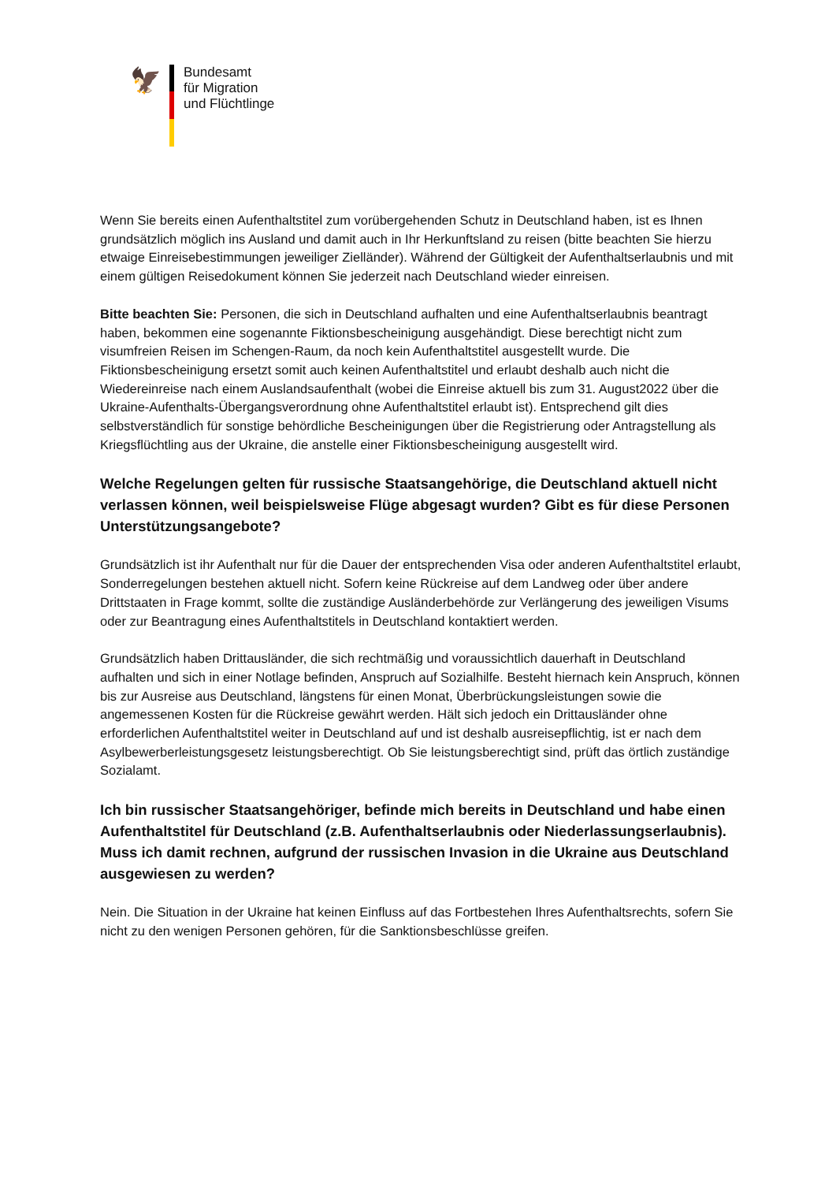🦅
Bundesamt
für Migration
und Flüchtlinge
Wenn Sie bereits einen Aufenthaltstitel zum vorübergehenden Schutz in Deutschland haben, ist es Ihnen grundsätzlich möglich ins Ausland und damit auch in Ihr Herkunftsland zu reisen (bitte beachten Sie hierzu etwaige Einreisebestimmungen jeweiliger Zielländer). Während der Gültigkeit der Aufenthaltserlaubnis und mit einem gültigen Reisedokument können Sie jederzeit nach Deutschland wieder einreisen.
Bitte beachten Sie: Personen, die sich in Deutschland aufhalten und eine Aufenthaltserlaubnis beantragt haben, bekommen eine sogenannte Fiktionsbescheinigung ausgehändigt. Diese berechtigt nicht zum visumfreien Reisen im Schengen-Raum, da noch kein Aufenthaltstitel ausgestellt wurde. Die Fiktionsbescheinigung ersetzt somit auch keinen Aufenthaltstitel und erlaubt deshalb auch nicht die Wiedereinreise nach einem Auslandsaufenthalt (wobei die Einreise aktuell bis zum 31. August2022 über die Ukraine-Aufenthalts-Übergangsverordnung ohne Aufenthaltstitel erlaubt ist). Entsprechend gilt dies selbstverständlich für sonstige behördliche Bescheinigungen über die Registrierung oder Antragstellung als Kriegsflüchtling aus der Ukraine, die anstelle einer Fiktionsbescheinigung ausgestellt wird.
Welche Regelungen gelten für russische Staatsangehörige, die Deutschland aktuell nicht verlassen können, weil beispielsweise Flüge abgesagt wurden? Gibt es für diese Personen Unterstützungsangebote?
Grundsätzlich ist ihr Aufenthalt nur für die Dauer der entsprechenden Visa oder anderen Aufenthaltstitel erlaubt, Sonderregelungen bestehen aktuell nicht. Sofern keine Rückreise auf dem Landweg oder über andere Drittstaaten in Frage kommt, sollte die zuständige Ausländerbehörde zur Verlängerung des jeweiligen Visums oder zur Beantragung eines Aufenthaltstitels in Deutschland kontaktiert werden.
Grundsätzlich haben Drittausländer, die sich rechtmäßig und voraussichtlich dauerhaft in Deutschland aufhalten und sich in einer Notlage befinden, Anspruch auf Sozialhilfe. Besteht hiernach kein Anspruch, können bis zur Ausreise aus Deutschland, längstens für einen Monat, Überbrückungsleistungen sowie die angemessenen Kosten für die Rückreise gewährt werden. Hält sich jedoch ein Drittausländer ohne erforderlichen Aufenthaltstitel weiter in Deutschland auf und ist deshalb ausreisepflichtig, ist er nach dem Asylbewerberleistungsgesetz leistungsberechtigt. Ob Sie leistungsberechtigt sind, prüft das örtlich zuständige Sozialamt.
Ich bin russischer Staatsangehöriger, befinde mich bereits in Deutschland und habe einen Aufenthaltstitel für Deutschland (z.B. Aufenthaltserlaubnis oder Niederlassungserlaubnis). Muss ich damit rechnen, aufgrund der russischen Invasion in die Ukraine aus Deutschland ausgewiesen zu werden?
Nein. Die Situation in der Ukraine hat keinen Einfluss auf das Fortbestehen Ihres Aufenthaltsrechts, sofern Sie nicht zu den wenigen Personen gehören, für die Sanktionsbeschlüsse greifen.